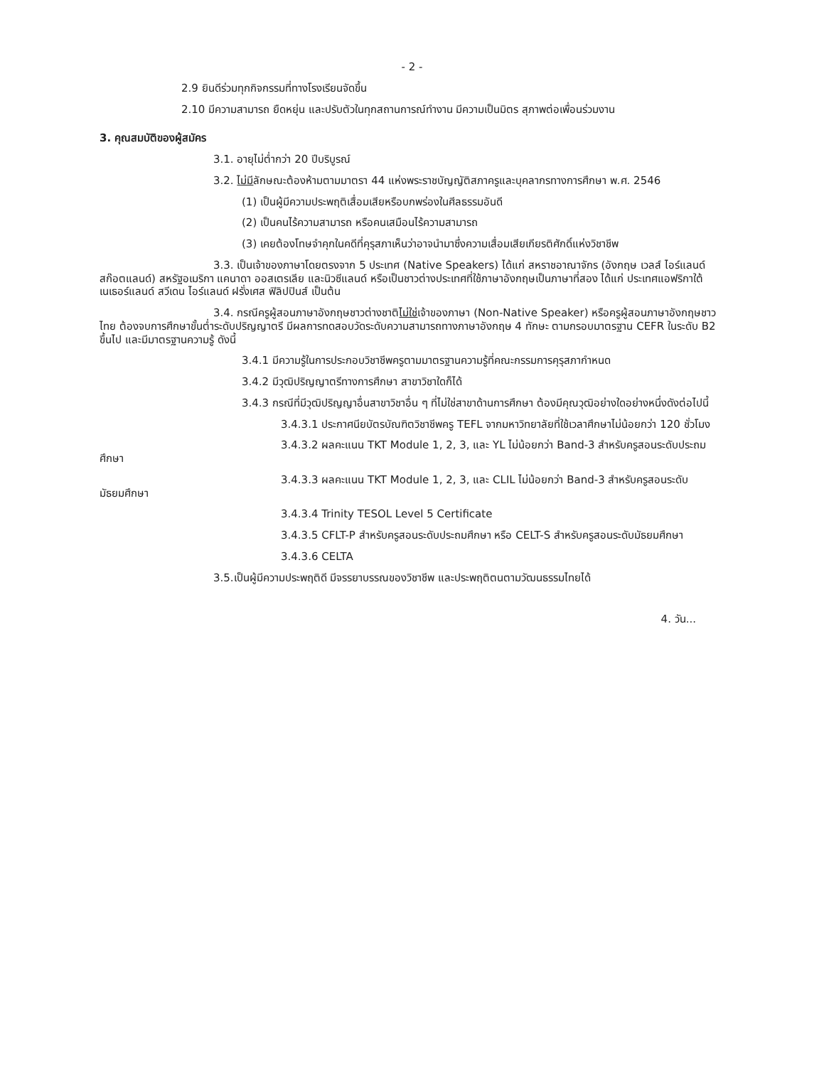- 2 -
2.9 ยินดีร่วมทุกกิจกรรมที่ทางโรงเรียนจัดขึ้น
2.10 มีความสามารถ ยืดหยุ่น และปรับตัวในทุกสถานการณ์ทำงาน มีความเป็นมิตร สุภาพต่อเพื่อนร่วมงาน
3. คุณสมบัติของผู้สมัคร
3.1. อายุไม่ต่ำกว่า 20 ปีบริบูรณ์
3.2. ไม่มีลักษณะต้องห้ามตามมาตรา 44 แห่งพระราชบัญญัติสภาครูและบุคลากรทางการศึกษา พ.ศ. 2546
(1) เป็นผู้มีความประพฤติเสื่อมเสียหรือบกพร่องในศีลธรรมอันดี
(2) เป็นคนไร้ความสามารถ หรือคนเสมือนไร้ความสามารถ
(3) เคยต้องโทษจำคุกในคดีที่คุรุสภาเห็นว่าอาจนำมาซึ่งความเสื่อมเสียเกียรติศักดิ์แห่งวิชาชีพ
3.3. เป็นเจ้าของภาษาโดยตรงจาก 5 ประเทศ (Native Speakers) ได้แก่ สหราชอาณาจักร (อังกฤษ เวลส์ ไอร์แลนด์ สก๊อตแลนด์) สหรัฐอเมริกา แคนาดา ออสเตรเลีย และนิวซีแลนด์ หรือเป็นชาวต่างประเทศที่ใช้ภาษาอังกฤษเป็นภาษาที่สอง ได้แก่ ประเทศแอฟริกาใต้ เนเธอร์แลนด์ สวีเดน ไอร์แลนด์ ฝรั่งเศส ฟิลิปปินส์ เป็นต้น
3.4. กรณีครูผู้สอนภาษาอังกฤษชาวต่างชาติไม่ใช่เจ้าของภาษา (Non-Native Speaker) หรือครูผู้สอนภาษาอังกฤษชาวไทย ต้องจบการศึกษาขั้นต่ำระดับปริญญาตรี มีผลการทดสอบวัดระดับความสามารถทางภาษาอังกฤษ 4 ทักษะ ตามกรอบมาตรฐาน CEFR ในระดับ B2 ขึ้นไป และมีมาตรฐานความรู้ ดังนี้
3.4.1 มีความรู้ในการประกอบวิชาชีพครูตามมาตรฐานความรู้ที่คณะกรรมการคุรุสภากำหนด
3.4.2 มีวุฒิปริญญาตรีทางการศึกษา สาขาวิชาใดก็ได้
3.4.3 กรณีที่มีวุฒิปริญญาอื่นสาขาวิชาอื่น ๆ ที่ไม่ใช่สาขาด้านการศึกษา ต้องมีคุณวุฒิอย่างใดอย่างหนึ่งดังต่อไปนี้
3.4.3.1 ประกาศนียบัตรบัณฑิตวิชาชีพครู TEFL จากมหาวิทยาลัยที่ใช้เวลาศึกษาไม่น้อยกว่า 120 ชั่วโมง
3.4.3.2 ผลคะแนน TKT Module 1, 2, 3, และ YL ไม่น้อยกว่า Band-3 สำหรับครูสอนระดับประถมศึกษา
3.4.3.3 ผลคะแนน TKT Module 1, 2, 3, และ CLIL ไม่น้อยกว่า Band-3 สำหรับครูสอนระดับมัธยมศึกษา
3.4.3.4 Trinity TESOL Level 5 Certificate
3.4.3.5 CFLT-P สำหรับครูสอนระดับประถมศึกษา หรือ CELT-S สำหรับครูสอนระดับมัธยมศึกษา
3.4.3.6 CELTA
3.5.เป็นผู้มีความประพฤติดี มีจรรยาบรรณของวิชาชีพ และประพฤติตนตามวัฒนธรรมไทยได้
4. วัน...